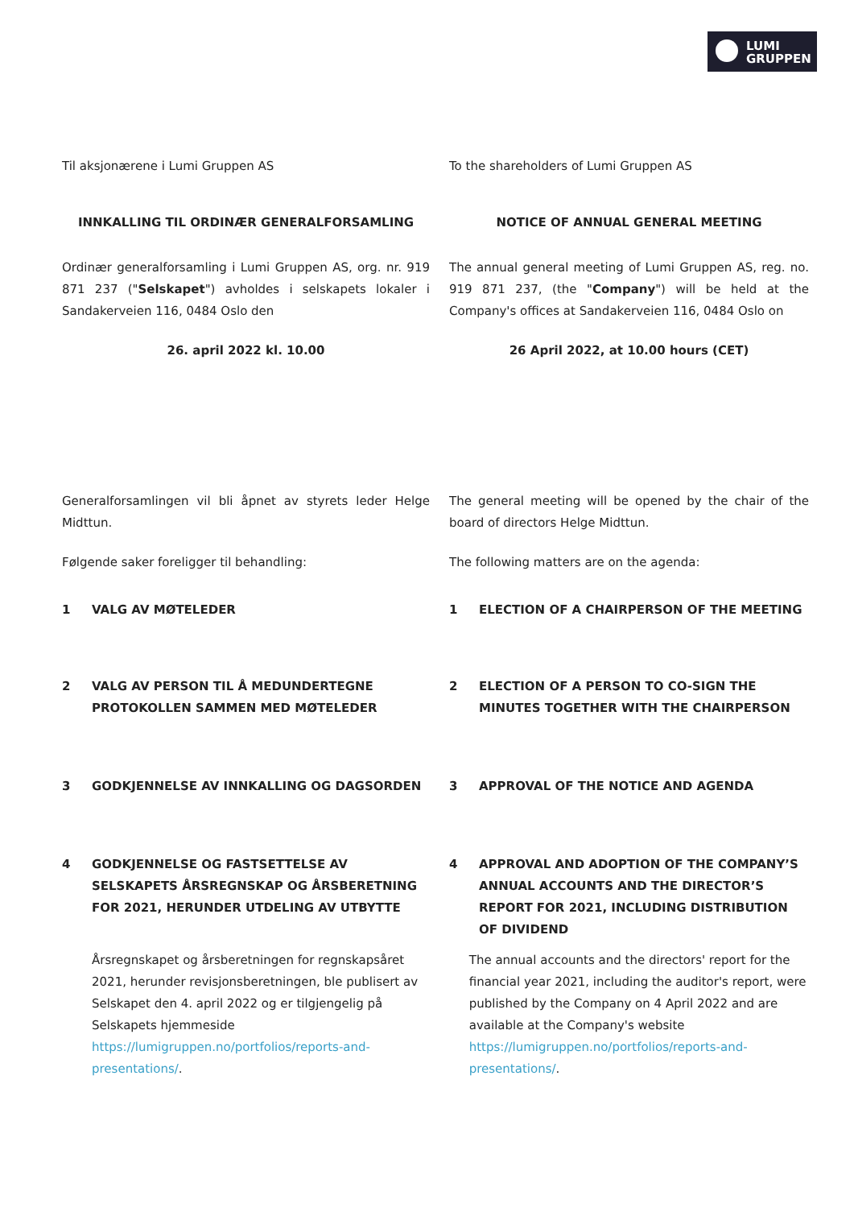LUMI
GRUPPEN
Til aksjonærene i Lumi Gruppen AS To the shareholders of Lumi Gruppen AS
INNKALLING TIL ORDINÆR GENERALFORSAMLING NOTICE OF ANNUAL GENERAL MEETING
Ordinær generalforsamling i Lumi Gruppen AS, org. nr. 919 871 237 ("Selskapet") avholdes i selskapets lokaler i Sandakerveien 116, 0484 Oslo den
The annual general meeting of Lumi Gruppen AS, reg. no. 919 871 237, (the "Company") will be held at the Company's offices at Sandakerveien 116, 0484 Oslo on
26. april 2022 kl. 10.00 26 April 2022, at 10.00 hours (CET)
Generalforsamlingen vil bli åpnet av styrets leder Helge Midttun.
The general meeting will be opened by the chair of the board of directors Helge Midttun.
Følgende saker foreligger til behandling: The following matters are on the agenda:
1 VALG AV MØTELEDER 1 ELECTION OF A CHAIRPERSON OF THE MEETING
2 VALG AV PERSON TIL Å MEDUNDERTEGNE PROTOKOLLEN SAMMEN MED MØTELEDER
2 ELECTION OF A PERSON TO CO-SIGN THE MINUTES TOGETHER WITH THE CHAIRPERSON
3 GODKJENNELSE AV INNKALLING OG DAGSORDEN 3 APPROVAL OF THE NOTICE AND AGENDA
4 GODKJENNELSE OG FASTSETTELSE AV SELSKAPETS ÅRSREGNSKAP OG ÅRSBERETNING FOR 2021, HERUNDER UTDELING AV UTBYTTE
4 APPROVAL AND ADOPTION OF THE COMPANY’S ANNUAL ACCOUNTS AND THE DIRECTOR’S REPORT FOR 2021, INCLUDING DISTRIBUTION OF DIVIDEND
Årsregnskapet og årsberetningen for regnskapsåret 2021, herunder revisjonsberetningen, ble publisert av Selskapet den 4. april 2022 og er tilgjengelig på Selskapets hjemmeside https://lumigruppen.no/portfolios/reports-and-presentations/.
The annual accounts and the directors' report for the financial year 2021, including the auditor's report, were published by the Company on 4 April 2022 and are available at the Company's website https://lumigruppen.no/portfolios/reports-and-presentations/.